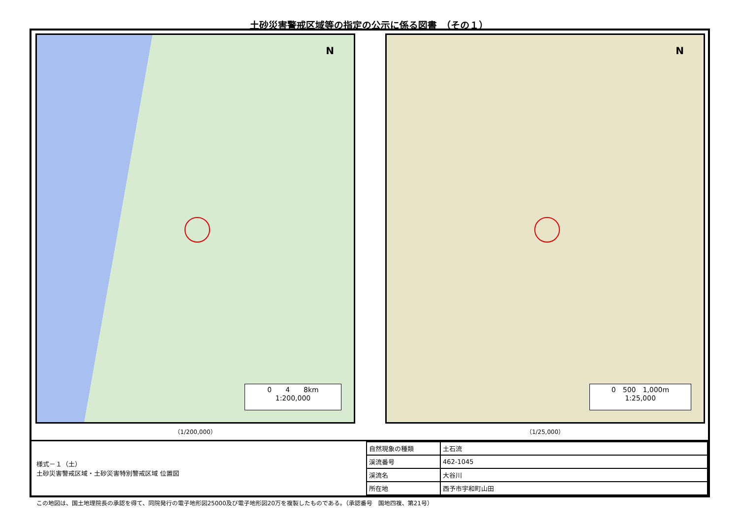土砂災害警戒区域等の指定の公示に係る図書　（その１）
N
0　　4　　8km
1:200,000
（1/200,000）
N
0　500　1,000m
1:25,000
（1/25,000）
様式－１（土）
土砂災害警戒区域・土砂災害特別警戒区域 位置図
| 自然現象の種類 | 土石流 |
| 渓流番号 | 462-1045 |
| 渓流名 | 大谷川 |
| 所在地 | 西予市宇和町山田 |
この地図は、国土地理院長の承認を得て、同院発行の電子地形図25000及び電子地形図20万を複製したものである。（承認番号　国地四複、第21号）